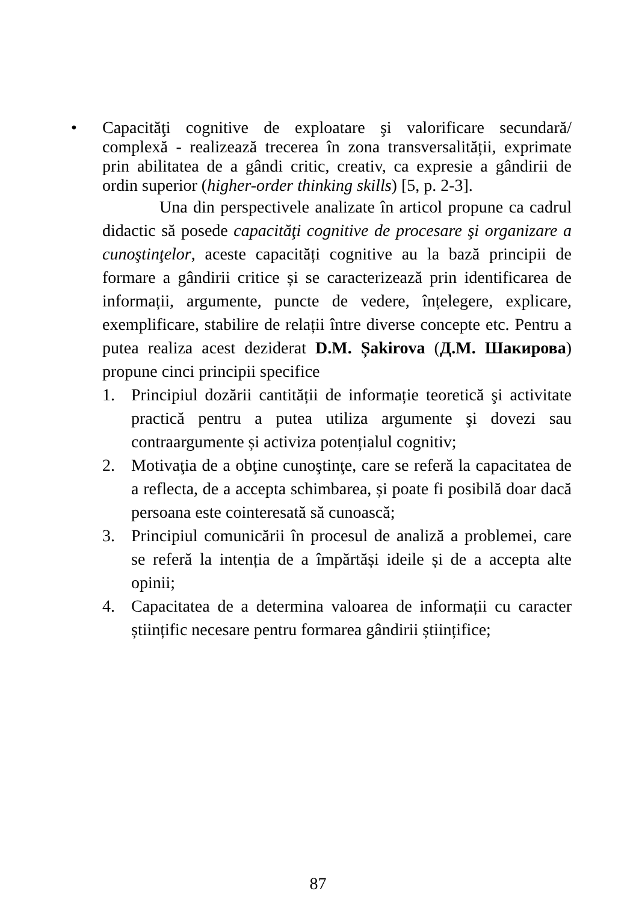• Capacităţi cognitive de exploatare şi valorificare secundară/ complexă - realizează trecerea în zona transversalității, exprimate prin abilitatea de a gândi critic, creativ, ca expresie a gândirii de ordin superior (higher-order thinking skills) [5, p. 2-3].
Una din perspectivele analizate în articol propune ca cadrul didactic să posede capacităţi cognitive de procesare şi organizare a cunoştinţelor, aceste capacități cognitive au la bază principii de formare a gândirii critice și se caracterizează prin identificarea de informații, argumente, puncte de vedere, înțelegere, explicare, exemplificare, stabilire de relații între diverse concepte etc. Pentru a putea realiza acest deziderat D.M. Șakirova (Д.М. Шакирова) propune cinci principii specifice
1. Principiul dozării cantității de informație teoretică şi activitate practică pentru a putea utiliza argumente şi dovezi sau contraargumente și activiza potențialul cognitiv;
2. Motivaţia de a obţine cunoştinţe, care se referă la capacitatea de a reflecta, de a accepta schimbarea, și poate fi posibilă doar dacă persoana este cointeresată să cunoască;
3. Principiul comunicării în procesul de analiză a problemei, care se referă la intenția de a împărtăși ideile și de a accepta alte opinii;
4. Capacitatea de a determina valoarea de informații cu caracter științific necesare pentru formarea gândirii științifice;
87